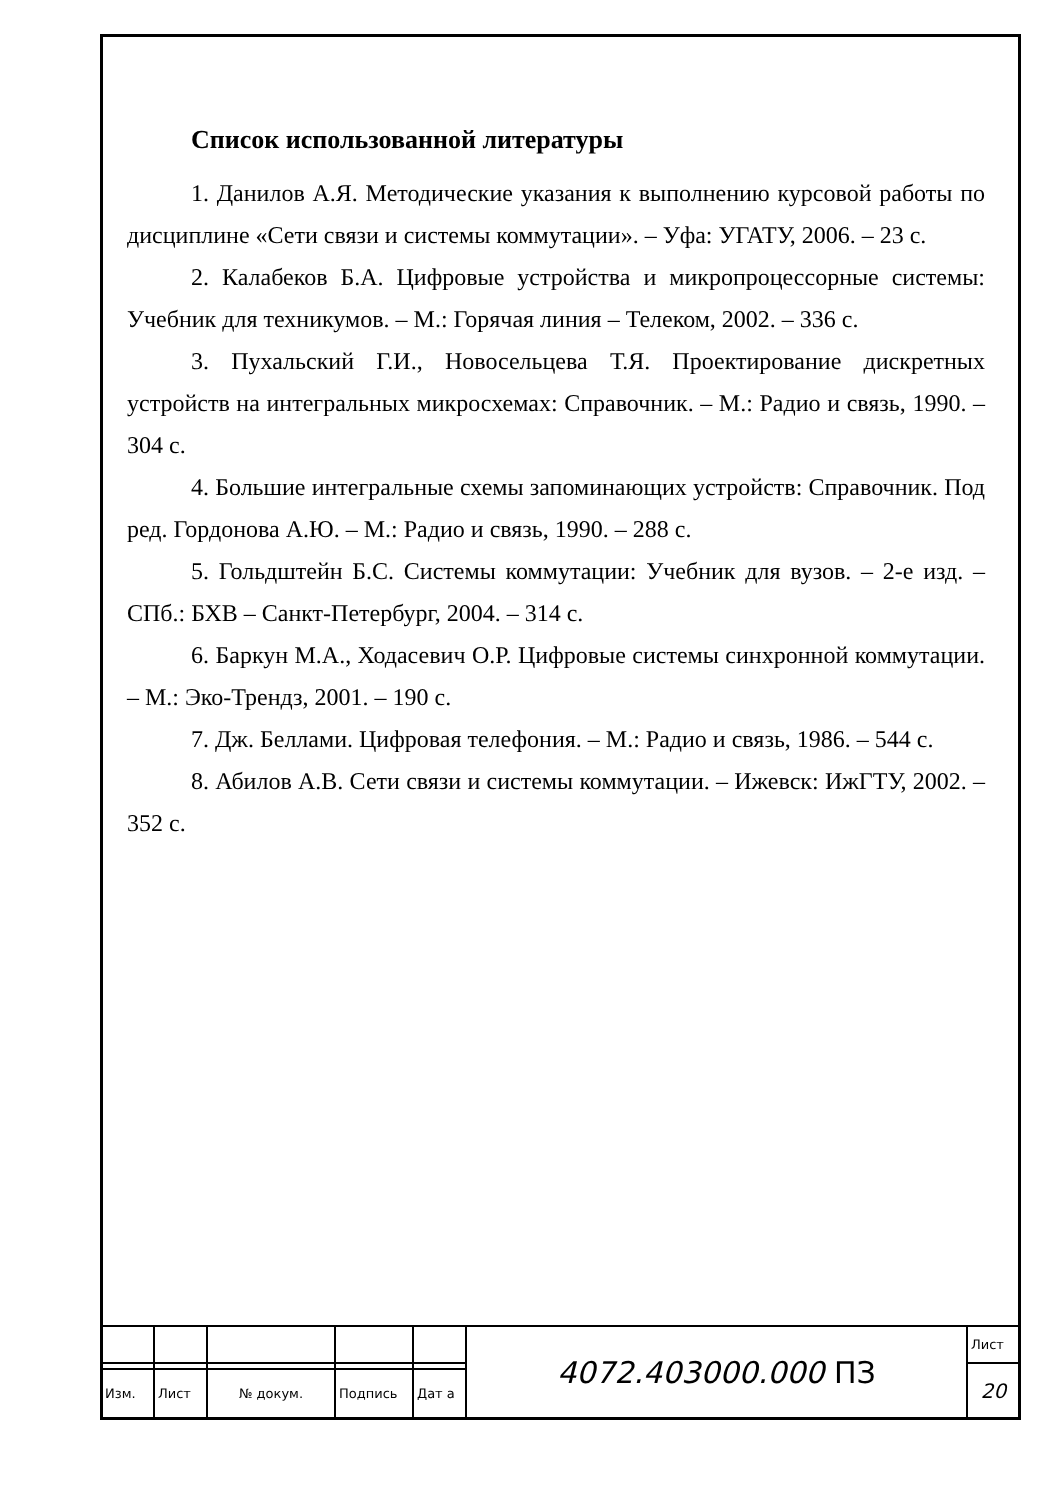Список использованной литературы
1. Данилов А.Я. Методические указания к выполнению курсовой работы по дисциплине «Сети связи и системы коммутации». – Уфа: УГАТУ, 2006. – 23 с.
2. Калабеков Б.А. Цифровые устройства и микропроцессорные системы: Учебник для техникумов. – М.: Горячая линия – Телеком, 2002. – 336 с.
3. Пухальский Г.И., Новосельцева Т.Я. Проектирование дискретных устройств на интегральных микросхемах: Справочник. – М.: Радио и связь, 1990. – 304 с.
4. Большие интегральные схемы запоминающих устройств: Справочник. Под ред. Гордонова А.Ю. – М.: Радио и связь, 1990. – 288 с.
5. Гольдштейн Б.С. Системы коммутации: Учебник для вузов. – 2-е изд. – СПб.: БХВ – Санкт-Петербург, 2004. – 314 с.
6. Баркун М.А., Ходасевич О.Р. Цифровые системы синхронной коммутации. – М.: Эко-Трендз, 2001. – 190 с.
7. Дж. Беллами. Цифровая телефония. – М.: Радио и связь, 1986. – 544 с.
8. Абилов А.В. Сети связи и системы коммутации. – Ижевск: ИжГТУ, 2002. – 352 с.
| | | | | | 4072.403000.000 ПЗ | Лист |
| | | | | | | 20 |
| Изм. | Лист | № докум. | Подпись | Дат а | | |